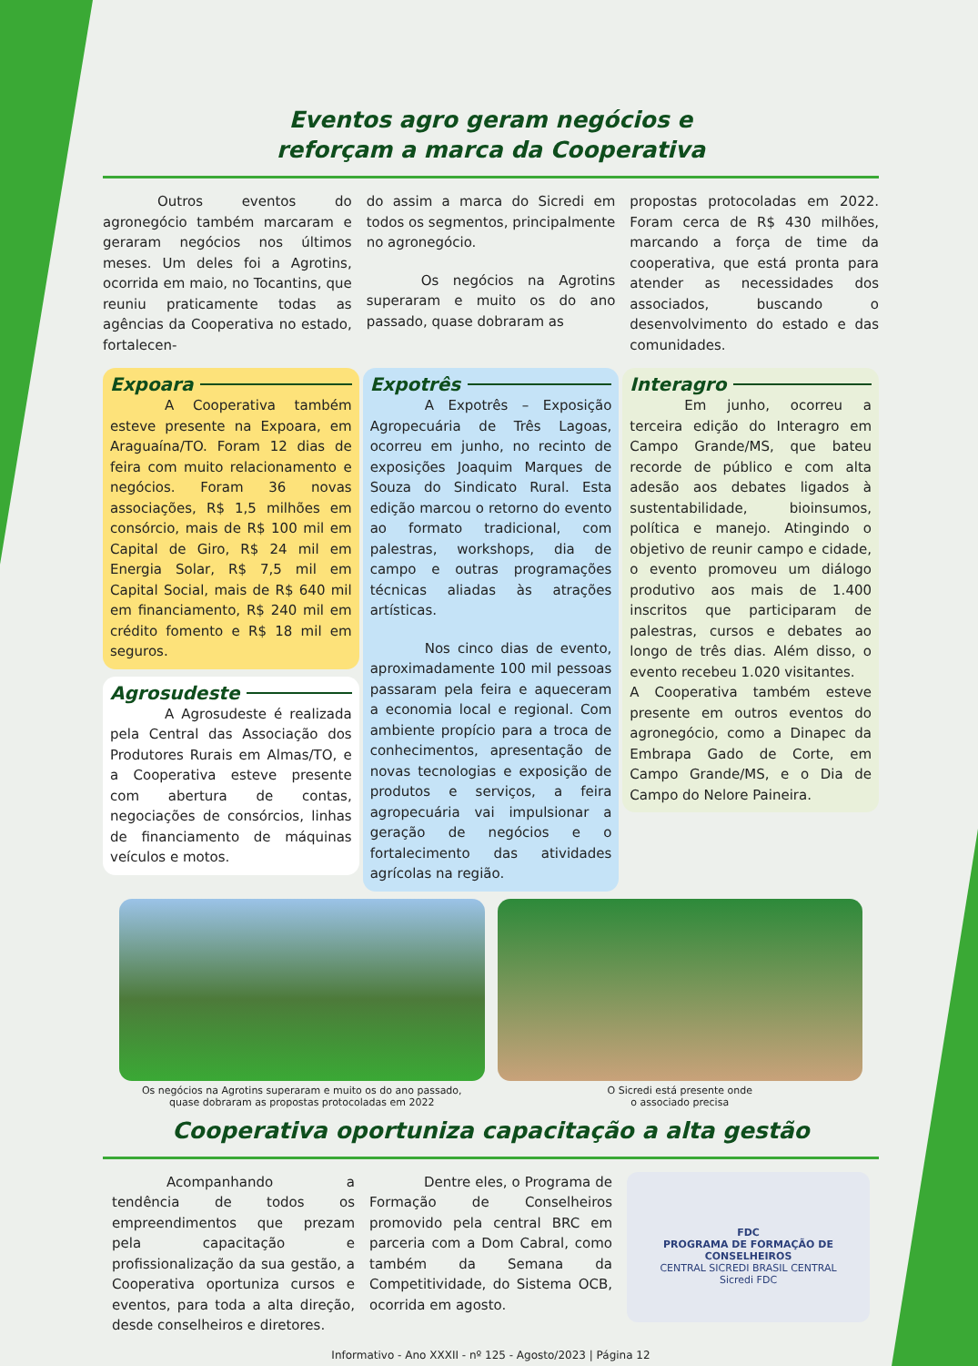Eventos agro geram negócios e
reforçam a marca da Cooperativa
Outros eventos do agronegócio também marcaram e geraram negócios nos últimos meses. Um deles foi a Agrotins, ocorrida em maio, no Tocantins, que reuniu praticamente todas as agências da Cooperativa no estado, fortalecen-
do assim a marca do Sicredi em todos os segmentos, principalmente no agronegócio.
Os negócios na Agrotins superaram e muito os do ano passado, quase dobraram as
propostas protocoladas em 2022. Foram cerca de R$ 430 milhões, marcando a força de time da cooperativa, que está pronta para atender as necessidades dos associados, buscando o desenvolvimento do estado e das comunidades.
Expoara
A Cooperativa também esteve presente na Expoara, em Araguaína/TO. Foram 12 dias de feira com muito relacionamento e negócios. Foram 36 novas associações, R$ 1,5 milhões em consórcio, mais de R$ 100 mil em Capital de Giro, R$ 24 mil em Energia Solar, R$ 7,5 mil em Capital Social, mais de R$ 640 mil em financiamento, R$ 240 mil em crédito fomento e R$ 18 mil em seguros.
Agrosudeste
A Agrosudeste é realizada pela Central das Associação dos Produtores Rurais em Almas/TO, e a Cooperativa esteve presente com abertura de contas, negociações de consórcios, linhas de financiamento de máquinas veículos e motos.
Expotrês
A Expotrês – Exposição Agropecuária de Três Lagoas, ocorreu em junho, no recinto de exposições Joaquim Marques de Souza do Sindicato Rural. Esta edição marcou o retorno do evento ao formato tradicional, com palestras, workshops, dia de campo e outras programações técnicas aliadas às atrações artísticas.
Nos cinco dias de evento, aproximadamente 100 mil pessoas passaram pela feira e aqueceram a economia local e regional. Com ambiente propício para a troca de conhecimentos, apresentação de novas tecnologias e exposição de produtos e serviços, a feira agropecuária vai impulsionar a geração de negócios e o fortalecimento das atividades agrícolas na região.
Interagro
Em junho, ocorreu a terceira edição do Interagro em Campo Grande/MS, que bateu recorde de público e com alta adesão aos debates ligados à sustentabilidade, bioinsumos, política e manejo. Atingindo o objetivo de reunir campo e cidade, o evento promoveu um diálogo produtivo aos mais de 1.400 inscritos que participaram de palestras, cursos e debates ao longo de três dias. Além disso, o evento recebeu 1.020 visitantes.
A Cooperativa também esteve presente em outros eventos do agronegócio, como a Dinapec da Embrapa Gado de Corte, em Campo Grande/MS, e o Dia de Campo do Nelore Paineira.
Os negócios na Agrotins superaram e muito os do ano passado,
quase dobraram as propostas protocoladas em 2022
O Sicredi está presente onde
o associado precisa
Cooperativa oportuniza capacitação a alta gestão
Acompanhando a tendência de todos os empreendimentos que prezam pela capacitação e profissionalização da sua gestão, a Cooperativa oportuniza cursos e eventos, para toda a alta direção, desde conselheiros e diretores.
Dentre eles, o Programa de Formação de Conselheiros promovido pela central BRC em parceria com a Dom Cabral, como também da Semana da Competitividade, do Sistema OCB, ocorrida em agosto.
FDC
PROGRAMA DE FORMAÇÃO DE CONSELHEIROS
CENTRAL SICREDI BRASIL CENTRAL
Sicredi FDC
Informativo - Ano XXXII - nº 125 - Agosto/2023 | Página 12